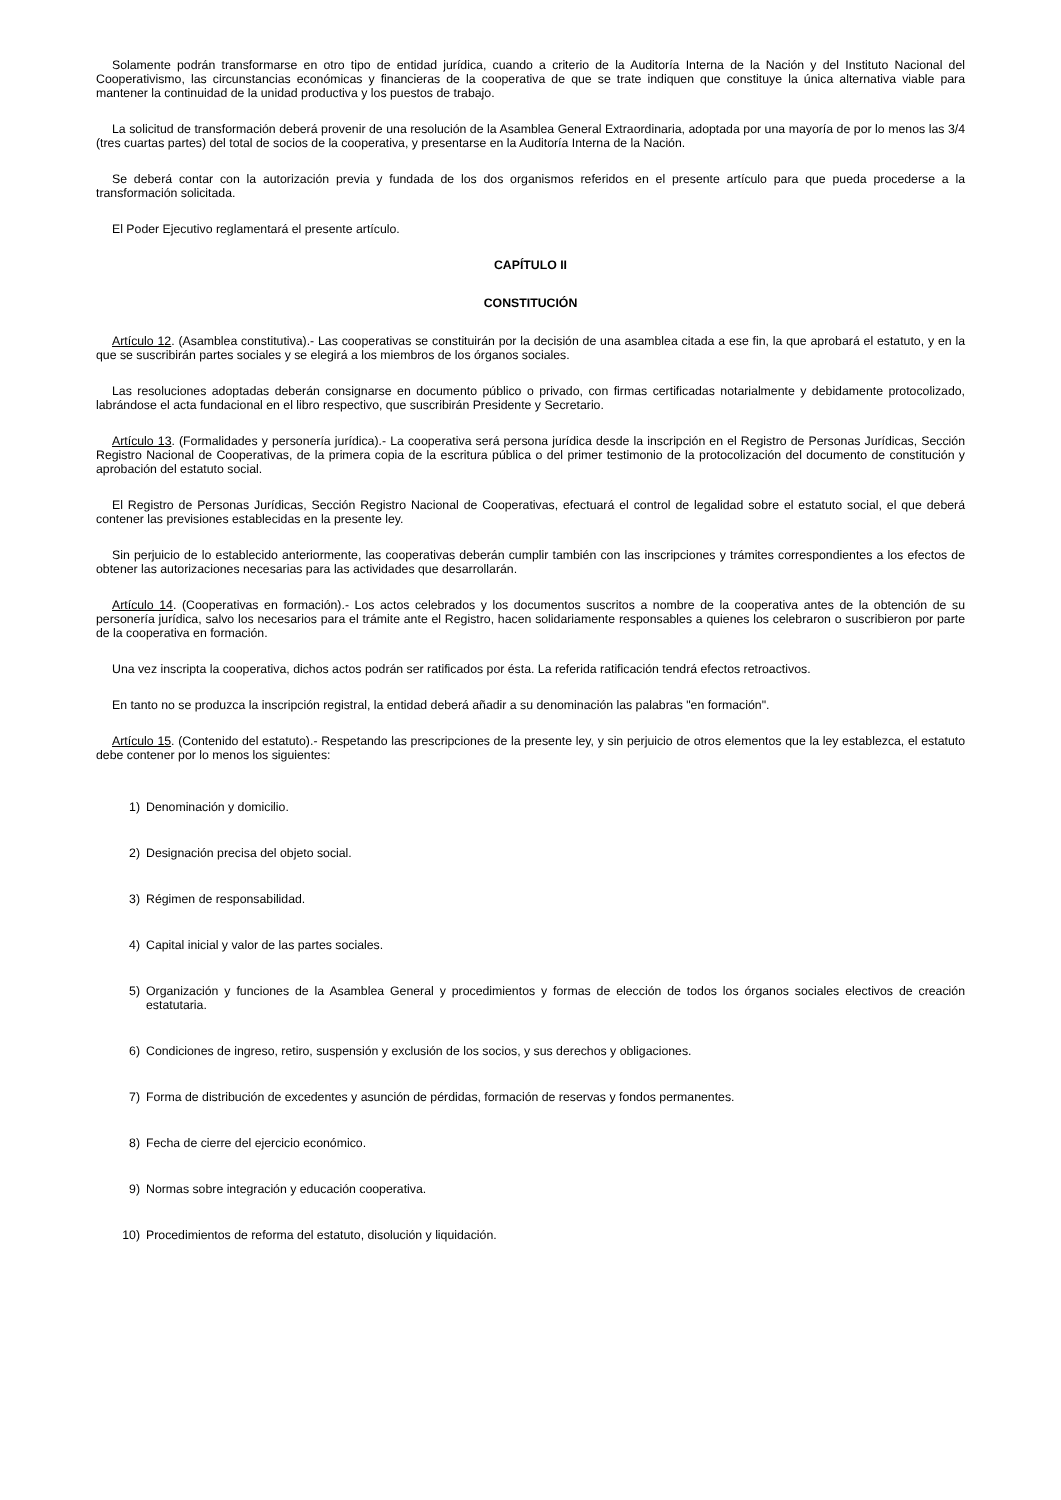Solamente podrán transformarse en otro tipo de entidad jurídica, cuando a criterio de la Auditoría Interna de la Nación y del Instituto Nacional del Cooperativismo, las circunstancias económicas y financieras de la cooperativa de que se trate indiquen que constituye la única alternativa viable para mantener la continuidad de la unidad productiva y los puestos de trabajo.
La solicitud de transformación deberá provenir de una resolución de la Asamblea General Extraordinaria, adoptada por una mayoría de por lo menos las 3/4 (tres cuartas partes) del total de socios de la cooperativa, y presentarse en la Auditoría Interna de la Nación.
Se deberá contar con la autorización previa y fundada de los dos organismos referidos en el presente artículo para que pueda procederse a la transformación solicitada.
El Poder Ejecutivo reglamentará el presente artículo.
CAPÍTULO II
CONSTITUCIÓN
Artículo 12. (Asamblea constitutiva).- Las cooperativas se constituirán por la decisión de una asamblea citada a ese fin, la que aprobará el estatuto, y en la que se suscribirán partes sociales y se elegirá a los miembros de los órganos sociales.
Las resoluciones adoptadas deberán consignarse en documento público o privado, con firmas certificadas notarialmente y debidamente protocolizado, labrándose el acta fundacional en el libro respectivo, que suscribirán Presidente y Secretario.
Artículo 13. (Formalidades y personería jurídica).- La cooperativa será persona jurídica desde la inscripción en el Registro de Personas Jurídicas, Sección Registro Nacional de Cooperativas, de la primera copia de la escritura pública o del primer testimonio de la protocolización del documento de constitución y aprobación del estatuto social.
El Registro de Personas Jurídicas, Sección Registro Nacional de Cooperativas, efectuará el control de legalidad sobre el estatuto social, el que deberá contener las previsiones establecidas en la presente ley.
Sin perjuicio de lo establecido anteriormente, las cooperativas deberán cumplir también con las inscripciones y trámites correspondientes a los efectos de obtener las autorizaciones necesarias para las actividades que desarrollarán.
Artículo 14. (Cooperativas en formación).- Los actos celebrados y los documentos suscritos a nombre de la cooperativa antes de la obtención de su personería jurídica, salvo los necesarios para el trámite ante el Registro, hacen solidariamente responsables a quienes los celebraron o suscribieron por parte de la cooperativa en formación.
Una vez inscripta la cooperativa, dichos actos podrán ser ratificados por ésta. La referida ratificación tendrá efectos retroactivos.
En tanto no se produzca la inscripción registral, la entidad deberá añadir a su denominación las palabras "en formación".
Artículo 15. (Contenido del estatuto).- Respetando las prescripciones de la presente ley, y sin perjuicio de otros elementos que la ley establezca, el estatuto debe contener por lo menos los siguientes:
1) Denominación y domicilio.
2) Designación precisa del objeto social.
3) Régimen de responsabilidad.
4) Capital inicial y valor de las partes sociales.
5) Organización y funciones de la Asamblea General y procedimientos y formas de elección de todos los órganos sociales electivos de creación estatutaria.
6) Condiciones de ingreso, retiro, suspensión y exclusión de los socios, y sus derechos y obligaciones.
7) Forma de distribución de excedentes y asunción de pérdidas, formación de reservas y fondos permanentes.
8) Fecha de cierre del ejercicio económico.
9) Normas sobre integración y educación cooperativa.
10) Procedimientos de reforma del estatuto, disolución y liquidación.